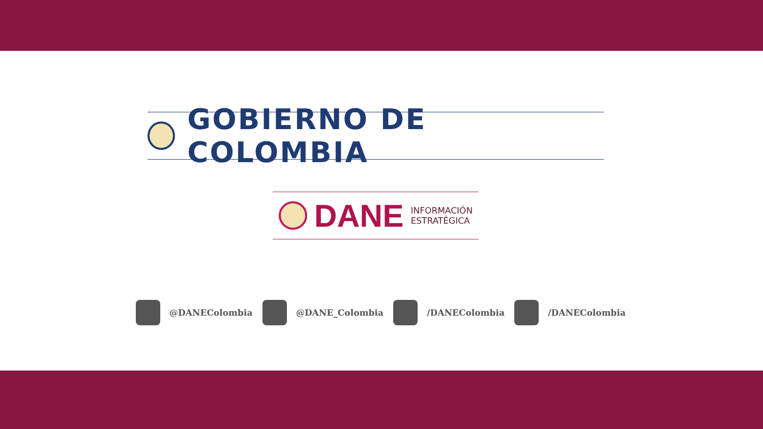GOBIERNO DE COLOMBIA
DANE INFORMACIÓN
ESTRATÉGICA
@DANEColombia @DANE_Colombia /DANEColombia /DANEColombia